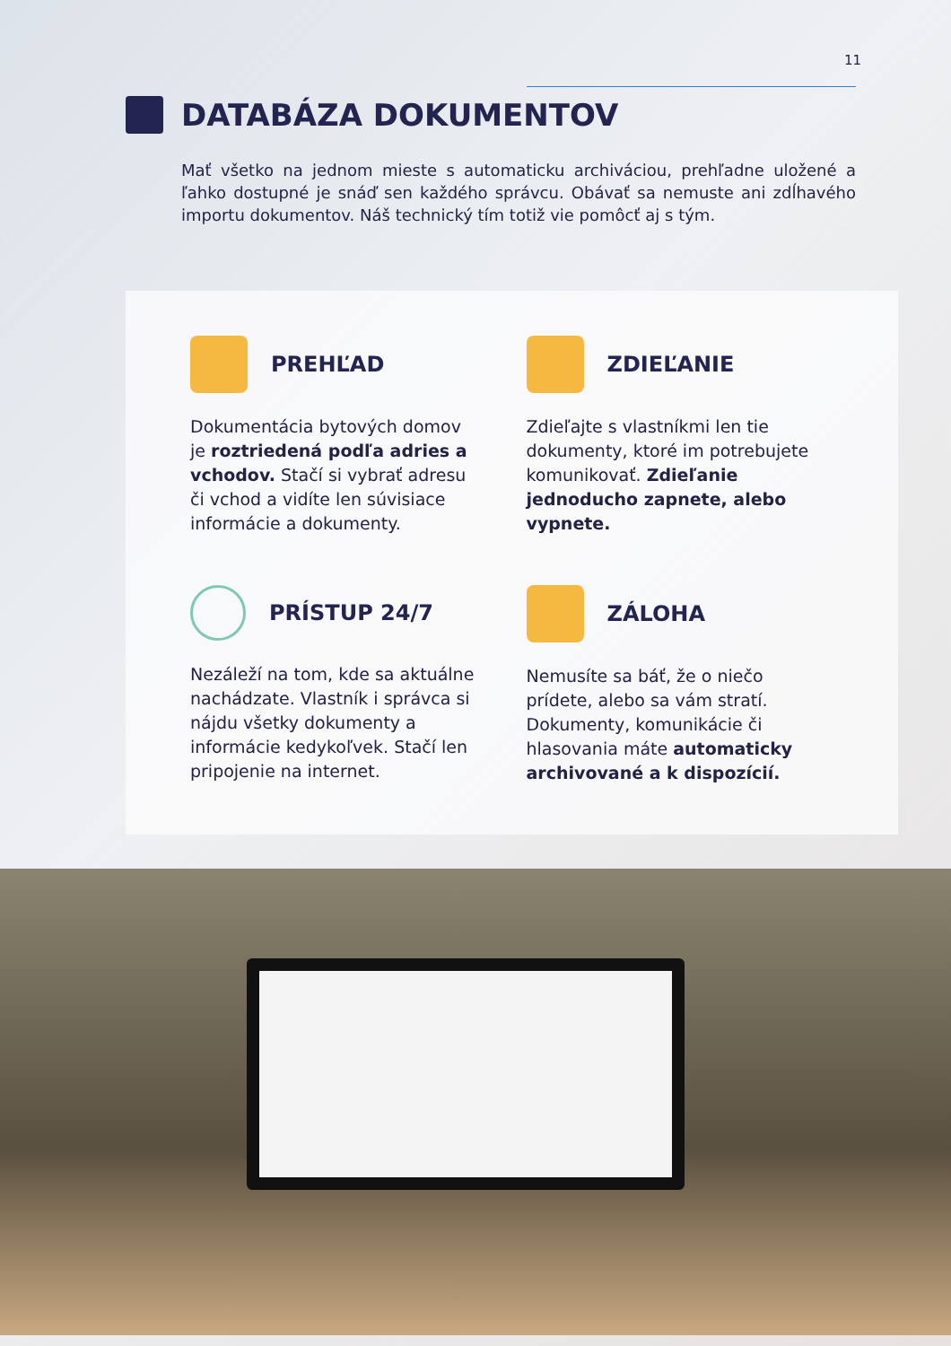11
DATABÁZA DOKUMENTOV
Mať všetko na jednom mieste s automaticku archiváciou, prehľadne uložené a ľahko dostupné je snáď sen každého správcu. Obávať sa nemuste ani zdĺhavého importu dokumentov. Náš technický tím totiž vie pomôcť aj s tým.
PREHĽAD
Dokumentácia bytových domov je roztriedená podľa adries a vchodov. Stačí si vybrať adresu či vchod a vidíte len súvisiace informácie a dokumenty.
ZDIEĽANIE
Zdieľajte s vlastníkmi len tie dokumenty, ktoré im potrebujete komunikovať. Zdieľanie jednoducho zapnete, alebo vypnete.
PRÍSTUP 24/7
Nezáleží na tom, kde sa aktuálne nachádzate. Vlastník i správca si nájdu všetky dokumenty a informácie kedykoľvek. Stačí len pripojenie na internet.
ZÁLOHA
Nemusíte sa báť, že o niečo prídete, alebo sa vám stratí. Dokumenty, komunikácie či hlasovania máte automaticky archivované a k dispozícií.